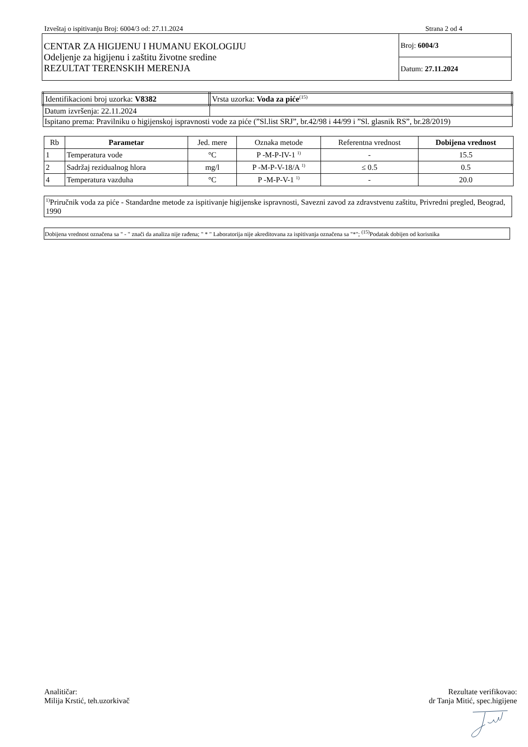Izveštaj o ispitivanju Broj: 6004/3 od: 27.11.2024 Strana 2 od 4
| CENTAR ZA HIGIJENU I HUMANU EKOLOGIJU Odeljenje za higijenu i zaštitu životne sredine REZULTAT TERENSKIH MERENJA | Broj: 6004/3 |
| | Datum: 27.11.2024 |
| Identifikacioni broj uzorka: V8382 | Vrsta uzorka: Voda za piće<sup>(15)</sup> |
| Datum izvršenja: 22.11.2024 | |
| Ispitano prema: Pravilniku o higijenskoj ispravnosti vode za piće (”Sl.list SRJ”, br.42/98 i 44/99 i ”Sl. glasnik RS”, br.28/2019) | |
| Rb | Parametar | Jed. mere | Oznaka metode | Referentna vrednost | Dobijena vrednost |
| 1 | Temperatura vode | °C | P -M-P-IV-1 <sup>1)</sup> | - | 15.5 |
| 2 | Sadržaj rezidualnog hlora | mg/l | P -M-P-V-18/A <sup>1)</sup> | ≤ 0.5 | 0.5 |
| 4 | Temperatura vazduha | °C | P -M-P-V-1 <sup>1)</sup> | - | 20.0 |
<sup>1)</sup> Priručnik voda za piće - Standardne metode za ispitivanje higijenske ispravnosti, Savezni zavod za zdravstvenu zaštitu, Privredni pregled, Beograd, 1990
Dobijena vrednost označena sa " - " znači da analiza nije rađena; " * " Laboratorija nije akreditovana za ispitivanja označena sa "*"; <sup>(15)</sup>Podatak dobijen od korisnika
Analitičar:
Milija Krstić, teh.uzorkivač
Rezultate verifikovao:
dr Tanja Mitić, spec.higijene